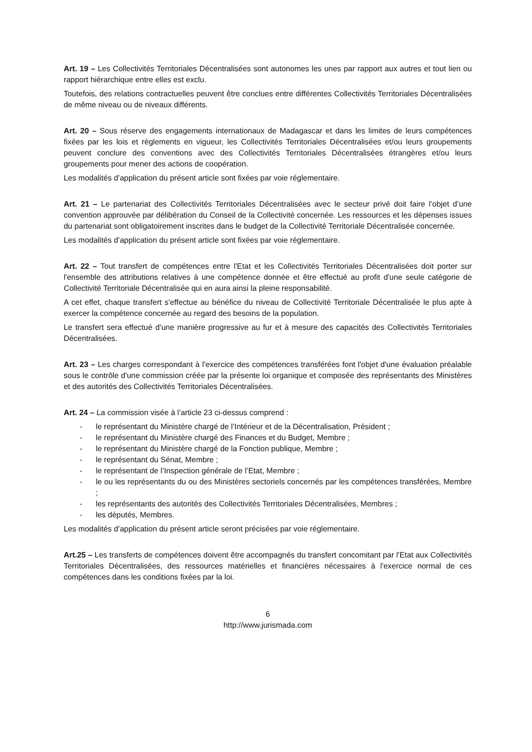Art. 19 – Les Collectivités Territoriales Décentralisées sont autonomes les unes par rapport aux autres et tout lien ou rapport hiérarchique entre elles est exclu.
Toutefois, des relations contractuelles peuvent être conclues entre différentes Collectivités Territoriales Décentralisées de même niveau ou de niveaux différents.
Art. 20 – Sous réserve des engagements internationaux de Madagascar et dans les limites de leurs compétences fixées par les lois et règlements en vigueur, les Collectivités Territoriales Décentralisées et/ou leurs groupements peuvent conclure des conventions avec des Collectivités Territoriales Décentralisées étrangères et/ou leurs groupements pour mener des actions de coopération.
Les modalités d’application du présent article sont fixées par voie réglementaire.
Art. 21 – Le partenariat des Collectivités Territoriales Décentralisées avec le secteur privé doit faire l’objet d’une convention approuvée par délibération du Conseil de la Collectivité concernée. Les ressources et les dépenses issues du partenariat sont obligatoirement inscrites dans le budget de la Collectivité Territoriale Décentralisée concernée.
Les modalités d’application du présent article sont fixées par voie réglementaire.
Art. 22 – Tout transfert de compétences entre l'Etat et les Collectivités Territoriales Décentralisées doit porter sur l'ensemble des attributions relatives à une compétence donnée et être effectué au profit d'une seule catégorie de Collectivité Territoriale Décentralisée qui en aura ainsi la pleine responsabilité.
A cet effet, chaque transfert s'effectue au bénéfice du niveau de Collectivité Territoriale Décentralisée le plus apte à exercer la compétence concernée au regard des besoins de la population.
Le transfert sera effectué d’une manière progressive au fur et à mesure des capacités des Collectivités Territoriales Décentralisées.
Art. 23 – Les charges correspondant à l'exercice des compétences transférées font l'objet d'une évaluation préalable sous le contrôle d'une commission créée par la présente loi organique et composée des représentants des Ministères et des autorités des Collectivités Territoriales Décentralisées.
Art. 24 – La commission visée à l’article 23 ci-dessus comprend :
- le représentant du Ministère chargé de l’Intérieur et de la Décentralisation, Président ;
- le représentant du Ministère chargé des Finances et du Budget, Membre ;
- le représentant du Ministère chargé de la Fonction publique, Membre ;
- le représentant du Sénat, Membre ;
- le représentant de l’Inspection générale de l’Etat, Membre ;
- le ou les représentants du ou des Ministères sectoriels concernés par les compétences transférées, Membre ;
- les représentants des autorités des Collectivités Territoriales Décentralisées, Membres ;
- les députés, Membres.
Les modalités d’application du présent article seront précisées par voie réglementaire.
Art.25 – Les transferts de compétences doivent être accompagnés du transfert concomitant par l'Etat aux Collectivités Territoriales Décentralisées, des ressources matérielles et financières nécessaires à l'exercice normal de ces compétences dans les conditions fixées par la loi.
6
http://www.jurismada.com